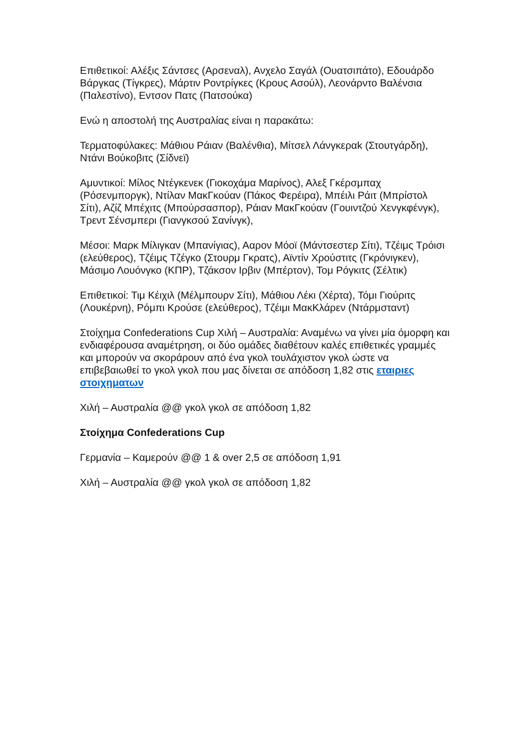Επιθετικοί: Αλέξις Σάντσες (Αρσεναλ), Ανχελο Σαγάλ (Ουατσιπάτο), Εδουάρδο Βάργκας (Τίγκρες), Μάρτιν Ροντρίγκες (Κρους Ασούλ), Λεονάρντο Βαλένσια (Παλεστίνο), Εντσον Πατς (Πατσούκα)
Ενώ η αποστολή της Αυστραλίας είναι η παρακάτω:
Τερματοφύλακες: Μάθιου Ράιαν (Βαλένθια), Μίτσελ Λάνγκεραk (Στουτγάρδη), Ντάνι Βούκοβιτς (Σίδνεϊ)
Αμυντικοί: Μίλος Ντέγκενεκ (Γιοκοχάμα Μαρίνος), Αλεξ Γκέρσμπαχ (Ρόσενμποργκ), Ντίλαν ΜακΓκούαν (Πάκος Φερέιρα), Μπέιλι Ράιτ (Μπρίστολ Σίτι), Αζίζ Μπέχιτς (Μπούρσασπορ), Ράιαν ΜακΓκούαν (Γουιντζού Χενγκφένγκ), Τρεντ Σένσμπερι (Γιανγκσού Σανίνγκ),
Μέσοι: Μαρκ Μίλιγκαν (Μπανίγιας), Ααρον Μόοϊ (Μάντσεστερ Σίτι), Τζέιμς Τρόισι (ελεύθερος), Τζέιμς Τζέγκο (Στουρμ Γκρατς), Αϊντίν Χρούστιτς (Γκρόνιγκεν), Μάσιμο Λουόνγκο (ΚΠΡ), Τζάκσον Ιρβιν (Μπέρτον), Τομ Ρόγκιτς (Σέλτικ)
Επιθετικοί: Τιμ Κέιχιλ (Μέλμπουρν Σίτι), Μάθιου Λέκι (Χέρτα), Τόμι Γιούριτς (Λουκέρνη), Ρόμπι Κρούσε (ελεύθερος), Τζέιμι ΜακΚλάρεν (Ντάρμσταντ)
Στοίχημα Confederations Cup Χιλή – Αυστραλία: Αναμένω να γίνει μία όμορφη και ενδιαφέρουσα αναμέτρηση, οι δύο ομάδες διαθέτουν καλές επιθετικές γραμμές και μπορούν να σκοράρουν από ένα γκολ τουλάχιστον γκολ ώστε να επιβεβαιωθεί το γκολ γκολ που μας δίνεται σε απόδοση 1,82 στις εταιριες στοιχηματων
Χιλή – Αυστραλία @@ γκολ γκολ σε απόδοση 1,82
Στοίχημα Confederations Cup
Γερμανία – Καμερούν @@ 1 & over 2,5 σε απόδοση 1,91
Χιλή – Αυστραλία @@ γκολ γκολ σε απόδοση 1,82